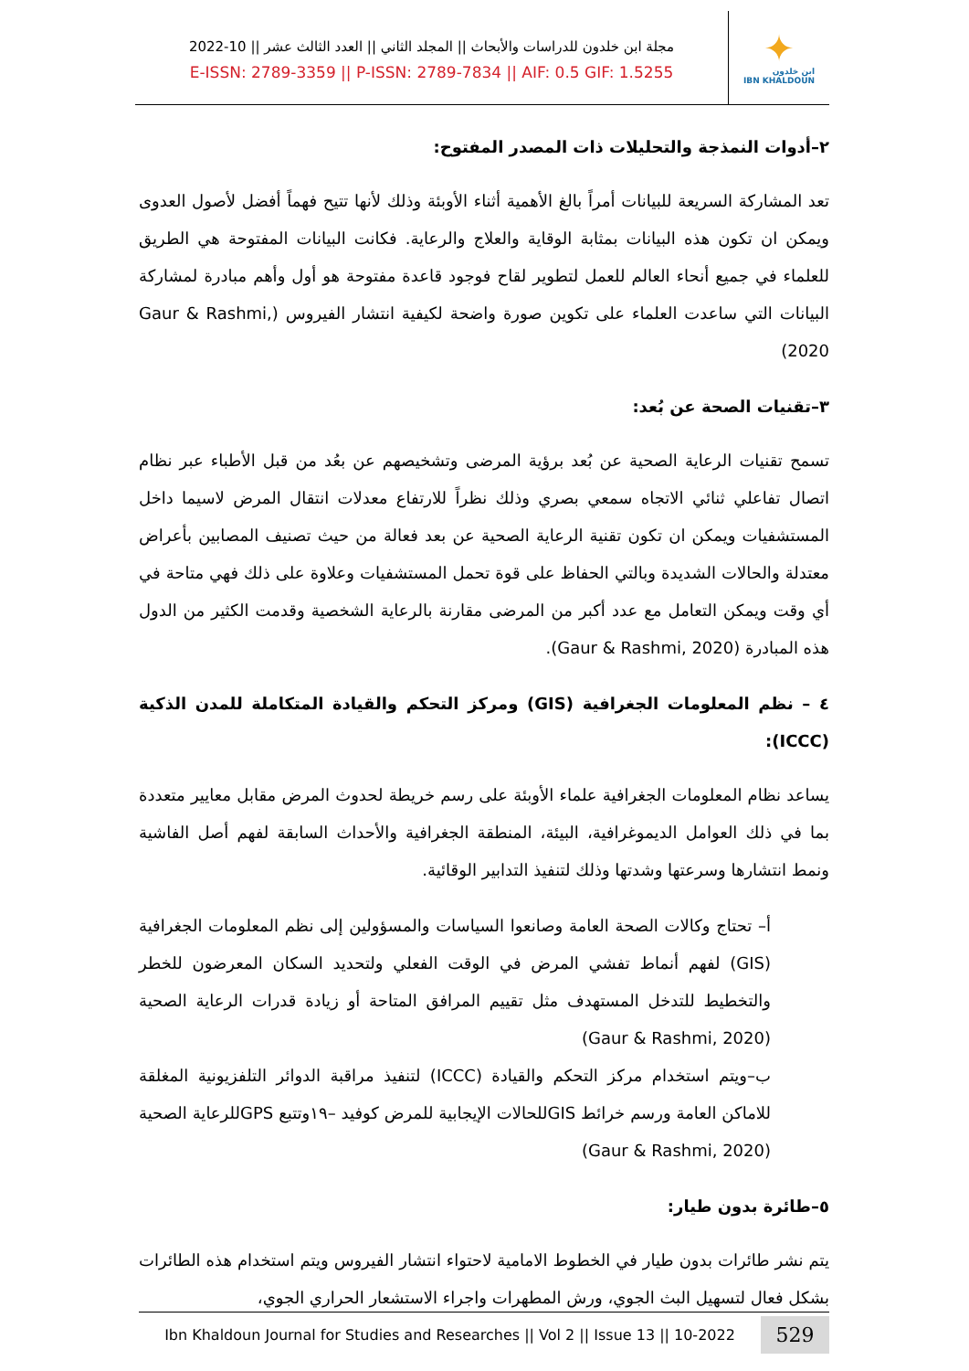✦
ابن خلدون
IBN KHALDOUN
مجلة ابن خلدون للدراسات والأبحاث || المجلد الثاني || العدد الثالث عشر || 10-2022
E-ISSN: 2789-3359 || P-ISSN: 2789-7834 || AIF: 0.5 GIF: 1.5255
٢–أدوات النمذجة والتحليلات ذات المصدر المفتوح:
تعد المشاركة السريعة للبيانات أمراً بالغ الأهمية أثناء الأوبئة وذلك لأنها تتيح فهماً أفضل لأصول العدوى ويمكن ان تكون هذه البيانات بمثابة الوقاية والعلاج والرعاية. فكانت البيانات المفتوحة هي الطريق للعلماء في جميع أنحاء العالم للعمل لتطوير لقاح فوجود قاعدة مفتوحة هو أول وأهم مبادرة لمشاركة البيانات التي ساعدت العلماء على تكوين صورة واضحة لكيفية انتشار الفيروس (Gaur & Rashmi, 2020)
٣–تقنيات الصحة عن بُعد:
تسمح تقنيات الرعاية الصحية عن بُعد برؤية المرضى وتشخيصهم عن بعُد من قبل الأطباء عبر نظام اتصال تفاعلي ثنائي الاتجاه سمعي بصري وذلك نظراً للارتفاع معدلات انتقال المرض لاسيما داخل المستشفيات ويمكن ان تكون تقنية الرعاية الصحية عن بعد فعالة من حيث تصنيف المصابين بأعراض معتدلة والحالات الشديدة وبالتي الحفاظ على قوة تحمل المستشفيات وعلاوة على ذلك فهي متاحة في أي وقت ويمكن التعامل مع عدد أكبر من المرضى مقارنة بالرعاية الشخصية وقدمت الكثير من الدول هذه المبادرة (Gaur & Rashmi, 2020).
٤ – نظم المعلومات الجغرافية (GIS) ومركز التحكم والقيادة المتكاملة للمدن الذكية (ICCC):
يساعد نظام المعلومات الجغرافية علماء الأوبئة على رسم خريطة لحدوث المرض مقابل معايير متعددة بما في ذلك العوامل الديموغرافية، البيئة، المنطقة الجغرافية والأحداث السابقة لفهم أصل الفاشية ونمط انتشارها وسرعتها وشدتها وذلك لتنفيذ التدابير الوقائية.
أ– تحتاج وكالات الصحة العامة وصانعوا السياسات والمسؤولين إلى نظم المعلومات الجغرافية (GIS) لفهم أنماط تفشي المرض في الوقت الفعلي ولتحديد السكان المعرضون للخطر والتخطيط للتدخل المستهدف مثل تقييم المرافق المتاحة أو زيادة قدرات الرعاية الصحية (Gaur & Rashmi, 2020)
ب–ويتم استخدام مركز التحكم والقيادة (ICCC) لتنفيذ مراقبة الدوائر التلفزيونية المغلقة للاماكن العامة ورسم خرائط GISللحالات الإيجابية للمرض كوفيد –١٩وتتبع GPSللرعاية الصحية (Gaur & Rashmi, 2020)
٥–طائرة بدون طيار:
يتم نشر طائرات بدون طيار في الخطوط الامامية لاحتواء انتشار الفيروس ويتم استخدام هذه الطائرات بشكل فعال لتسهيل البث الجوي، ورش المطهرات واجراء الاستشعار الحراري الجوي،
Ibn Khaldoun Journal for Studies and Researches || Vol 2 || Issue 13 || 10-2022
529